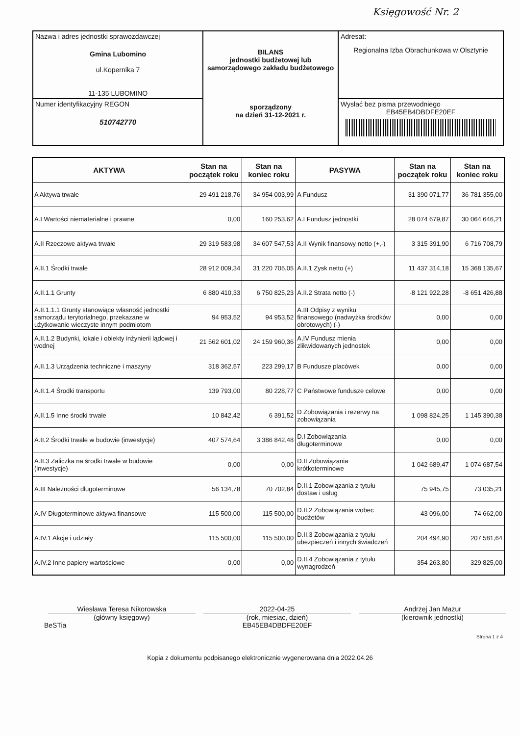Księgowość Nr. 2
| Nazwa i adres jednostki sprawozdawczej Gmina Lubomino ul.Kopernika 7 11-135 LUBOMINO | BILANS jednostki budżetowej lub samorządowego zakładu budżetowego sporządzony na dzień 31-12-2021 r. | Adresat: Regionalna Izba Obrachunkowa w Olsztynie |
| Numer identyfikacyjny REGON 510742770 | | Wysłać bez pisma przewodniego EB45EB4DBDFE20EF |
| AKTYWA | Stan na początek roku | Stan na koniec roku | PASYWA | Stan na początek roku | Stan na koniec roku |
| --- | --- | --- | --- | --- | --- |
| A Aktywa trwałe | 29 491 218,76 | 34 954 003,99 | A Fundusz | 31 390 071,77 | 36 781 355,00 |
| A.I Wartości niematerialne i prawne | 0,00 | 160 253,62 | A.I Fundusz jednostki | 28 074 679,87 | 30 064 646,21 |
| A.II Rzeczowe aktywa trwałe | 29 319 583,98 | 34 607 547,53 | A.II Wynik finansowy netto (+,-) | 3 315 391,90 | 6 716 708,79 |
| A.II.1 Środki trwałe | 28 912 009,34 | 31 220 705,05 | A.II.1 Zysk netto (+) | 11 437 314,18 | 15 368 135,67 |
| A.II.1.1 Grunty | 6 880 410,33 | 6 750 825,23 | A.II.2 Strata netto (-) | -8 121 922,28 | -8 651 426,88 |
| A.II.1.1.1 Grunty stanowiące własność jednostki samorządu terytorialnego, przekazane w użytkowanie wieczyste innym podmiotom | 94 953,52 | 94 953,52 | A.III Odpisy z wyniku finansowego (nadwyżka środków obrotowych) (-) | 0,00 | 0,00 |
| A.II.1.2 Budynki, lokale i obiekty inżynierii lądowej i wodnej | 21 562 601,02 | 24 159 960,36 | A.IV Fundusz mienia zlikwidowanych jednostek | 0,00 | 0,00 |
| A.II.1.3 Urządzenia techniczne i maszyny | 318 362,57 | 223 299,17 | B Fundusze placówek | 0,00 | 0,00 |
| A.II.1.4 Środki transportu | 139 793,00 | 80 228,77 | C Państwowe fundusze celowe | 0,00 | 0,00 |
| A.II.1.5 Inne środki trwałe | 10 842,42 | 6 391,52 | D Zobowiązania i rezerwy na zobowiązania | 1 098 824,25 | 1 145 390,38 |
| A.II.2 Środki trwałe w budowie (inwestycje) | 407 574,64 | 3 386 842,48 | D.I Zobowiązania długoterminowe | 0,00 | 0,00 |
| A.II.3 Zaliczka na środki trwałe w budowie (inwestycje) | 0,00 | 0,00 | D.II Zobowiązania krótkoterminowe | 1 042 689,47 | 1 074 687,54 |
| A.III Należności długoterminowe | 56 134,78 | 70 702,84 | D.II.1 Zobowiązania z tytułu dostaw i usług | 75 945,75 | 73 035,21 |
| A.IV Długoterminowe aktywa finansowe | 115 500,00 | 115 500,00 | D.II.2 Zobowiązania wobec budżetów | 43 096,00 | 74 662,00 |
| A.IV.1 Akcje i udziały | 115 500,00 | 115 500,00 | D.II.3 Zobowiązania z tytułu ubezpieczeń i innych świadczeń | 204 494,90 | 207 581,64 |
| A.IV.2 Inne papiery wartościowe | 0,00 | 0,00 | D.II.4 Zobowiązania z tytułu wynagrodzeń | 354 263,80 | 329 825,00 |
Wiesława Teresa Nikorowska
(główny księgowy)
2022-04-25
(rok, miesiąc, dzień)
EB45EB4DBDFE20EF
Andrzej Jan Mazur
(kierownik jednostki)
BeSTia
Strona 1 z 4
Kopia z dokumentu podpisanego elektronicznie wygenerowana dnia 2022.04.26